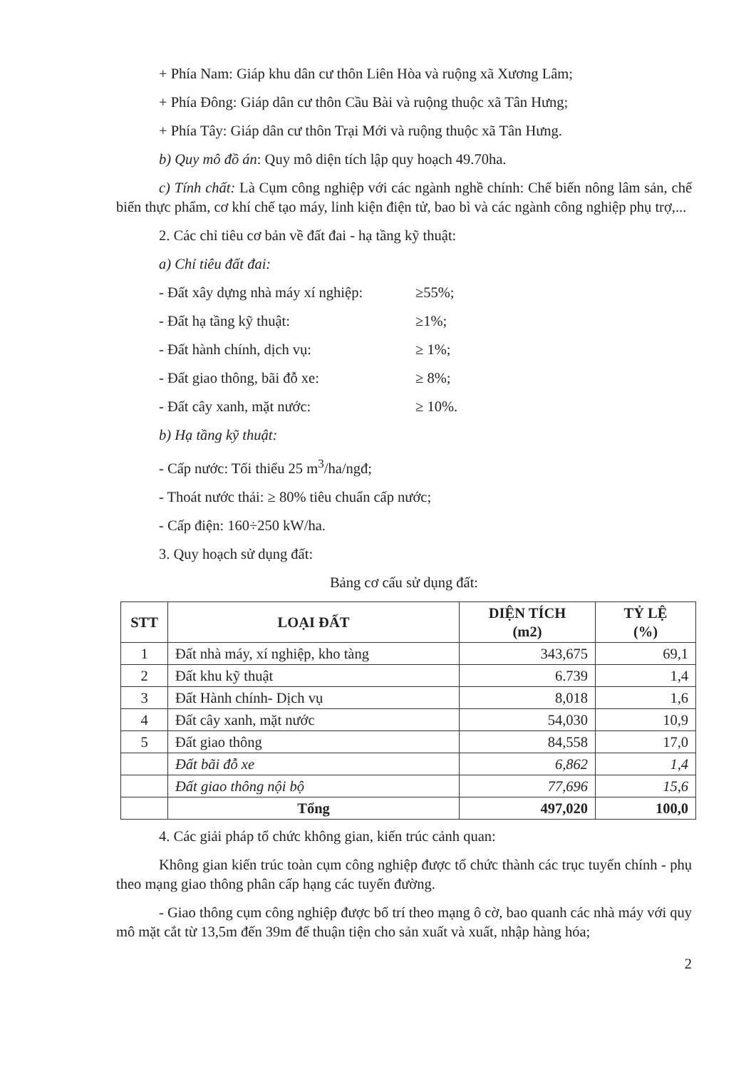+ Phía Nam: Giáp khu dân cư thôn Liên Hòa và ruộng xã Xương Lâm;
+ Phía Đông: Giáp dân cư thôn Cầu Bài và ruộng thuộc xã Tân Hưng;
+ Phía Tây: Giáp dân cư thôn Trại Mới và ruộng thuộc xã Tân Hưng.
b) Quy mô đồ án: Quy mô diện tích lập quy hoạch 49.70ha.
c) Tính chất: Là Cụm công nghiệp với các ngành nghề chính: Chế biến nông lâm sản, chế biến thực phẩm, cơ khí chế tạo máy, linh kiện điện tử, bao bì và các ngành công nghiệp phụ trợ,...
2. Các chỉ tiêu cơ bản về đất đai - hạ tầng kỹ thuật:
a) Chỉ tiêu đất đai:
- Đất xây dựng nhà máy xí nghiệp: ≥55%;
- Đất hạ tầng kỹ thuật: ≥1%;
- Đất hành chính, dịch vụ: ≥ 1%;
- Đất giao thông, bãi đỗ xe: ≥ 8%;
- Đất cây xanh, mặt nước: ≥ 10%.
b) Hạ tầng kỹ thuật:
- Cấp nước: Tối thiểu 25 m<sup>3</sup>/ha/ngđ;
- Thoát nước thải: ≥ 80% tiêu chuẩn cấp nước;
- Cấp điện: 160÷250 kW/ha.
3. Quy hoạch sử dụng đất:
Bảng cơ cấu sử dụng đất:
| STT | LOẠI ĐẤT | DIỆN TÍCH (m2) | TỶ LỆ (%) |
| --- | --- | --- | --- |
| 1 | Đất nhà máy, xí nghiệp, kho tàng | 343,675 | 69,1 |
| 2 | Đất khu kỹ thuật | 6.739 | 1,4 |
| 3 | Đất Hành chính- Dịch vụ | 8,018 | 1,6 |
| 4 | Đất cây xanh, mặt nước | 54,030 | 10,9 |
| 5 | Đất giao thông | 84,558 | 17,0 |
| | Đất bãi đỗ xe | 6,862 | 1,4 |
| | Đất giao thông nội bộ | 77,696 | 15,6 |
| | Tổng | 497,020 | 100,0 |
4. Các giải pháp tổ chức không gian, kiến trúc cảnh quan:
Không gian kiến trúc toàn cụm công nghiệp được tổ chức thành các trục tuyến chính - phụ theo mạng giao thông phân cấp hạng các tuyến đường.
- Giao thông cụm công nghiệp được bố trí theo mạng ô cờ, bao quanh các nhà máy với quy mô mặt cắt từ 13,5m đến 39m để thuận tiện cho sản xuất và xuất, nhập hàng hóa;
2